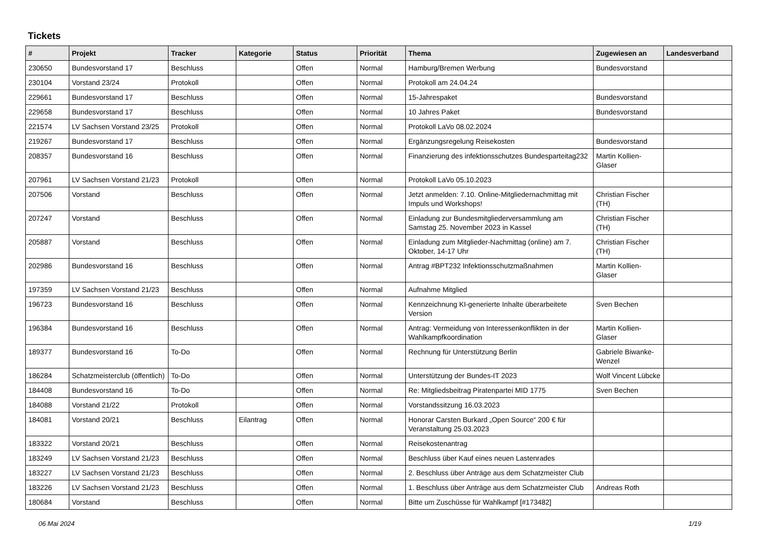Tickets
| # | Projekt | Tracker | Kategorie | Status | Priorität | Thema | Zugewiesen an | Landesverband |
| --- | --- | --- | --- | --- | --- | --- | --- | --- |
| 230650 | Bundesvorstand 17 | Beschluss | | Offen | Normal | Hamburg/Bremen Werbung | Bundesvorstand | |
| 230104 | Vorstand 23/24 | Protokoll | | Offen | Normal | Protokoll am 24.04.24 | | |
| 229661 | Bundesvorstand 17 | Beschluss | | Offen | Normal | 15-Jahrespaket | Bundesvorstand | |
| 229658 | Bundesvorstand 17 | Beschluss | | Offen | Normal | 10 Jahres Paket | Bundesvorstand | |
| 221574 | LV Sachsen Vorstand 23/25 | Protokoll | | Offen | Normal | Protokoll LaVo 08.02.2024 | | |
| 219267 | Bundesvorstand 17 | Beschluss | | Offen | Normal | Ergänzungsregelung Reisekosten | Bundesvorstand | |
| 208357 | Bundesvorstand 16 | Beschluss | | Offen | Normal | Finanzierung des infektionsschutzes Bundesparteitag232 | Martin Kollien-Glaser | |
| 207961 | LV Sachsen Vorstand 21/23 | Protokoll | | Offen | Normal | Protokoll LaVo 05.10.2023 | | |
| 207506 | Vorstand | Beschluss | | Offen | Normal | Jetzt anmelden: 7.10. Online-Mitgliedernachmittag mit Impuls und Workshops! | Christian Fischer (TH) | |
| 207247 | Vorstand | Beschluss | | Offen | Normal | Einladung zur Bundesmitgliederversammlung am Samstag 25. November 2023 in Kassel | Christian Fischer (TH) | |
| 205887 | Vorstand | Beschluss | | Offen | Normal | Einladung zum Mitglieder-Nachmittag (online) am 7. Oktober, 14-17 Uhr | Christian Fischer (TH) | |
| 202986 | Bundesvorstand 16 | Beschluss | | Offen | Normal | Antrag #BPT232 Infektionsschutzmaßnahmen | Martin Kollien-Glaser | |
| 197359 | LV Sachsen Vorstand 21/23 | Beschluss | | Offen | Normal | Aufnahme Mitglied | | |
| 196723 | Bundesvorstand 16 | Beschluss | | Offen | Normal | Kennzeichnung KI-generierte Inhalte überarbeitete Version | Sven Bechen | |
| 196384 | Bundesvorstand 16 | Beschluss | | Offen | Normal | Antrag: Vermeidung von Interessenkonflikten in der Wahlkampfkoordination | Martin Kollien-Glaser | |
| 189377 | Bundesvorstand 16 | To-Do | | Offen | Normal | Rechnung für Unterstützung Berlin | Gabriele Biwanke-Wenzel | |
| 186284 | Schatzmeisterclub (öffentlich) | To-Do | | Offen | Normal | Unterstützung der Bundes-IT 2023 | Wolf Vincent Lübcke | |
| 184408 | Bundesvorstand 16 | To-Do | | Offen | Normal | Re: Mitgliedsbeitrag Piratenpartei MID 1775 | Sven Bechen | |
| 184088 | Vorstand 21/22 | Protokoll | | Offen | Normal | Vorstandssitzung 16.03.2023 | | |
| 184081 | Vorstand 20/21 | Beschluss | Eilantrag | Offen | Normal | Honorar Carsten Burkard „Open Source“ 200 € für Veranstaltung 25.03.2023 | | |
| 183322 | Vorstand 20/21 | Beschluss | | Offen | Normal | Reisekostenantrag | | |
| 183249 | LV Sachsen Vorstand 21/23 | Beschluss | | Offen | Normal | Beschluss über Kauf eines neuen Lastenrades | | |
| 183227 | LV Sachsen Vorstand 21/23 | Beschluss | | Offen | Normal | 2. Beschluss über Anträge aus dem Schatzmeister Club | | |
| 183226 | LV Sachsen Vorstand 21/23 | Beschluss | | Offen | Normal | 1. Beschluss über Anträge aus dem Schatzmeister Club | Andreas Roth | |
| 180684 | Vorstand | Beschluss | | Offen | Normal | Bitte um Zuschüsse für Wahlkampf [#173482] | | |
06 Mai 2024 1/19